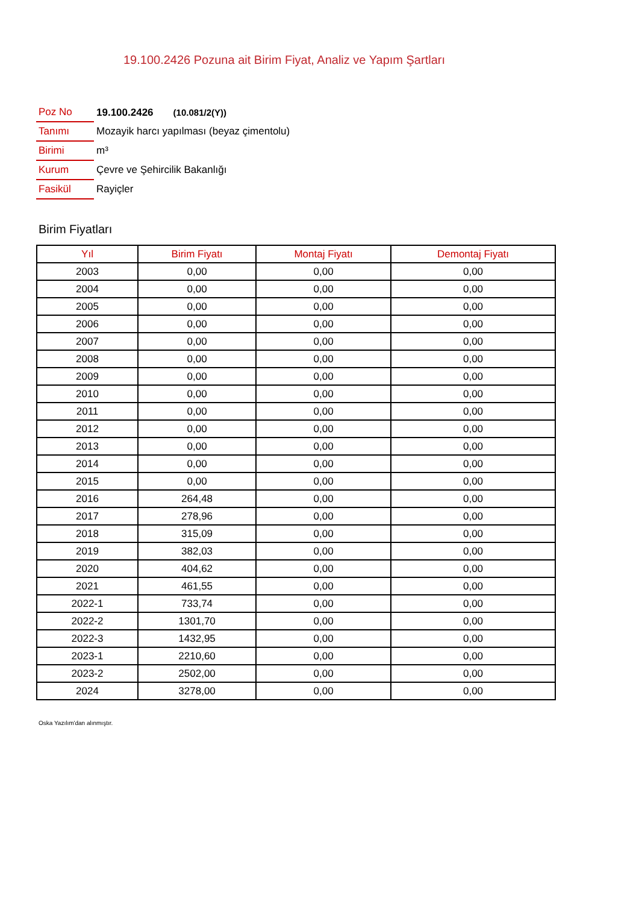19.100.2426 Pozuna ait Birim Fiyat, Analiz ve Yapım Şartları
| Poz No | 19.100.2426 (10.081/2(Y)) |
| Tanımı | Mozayik harcı yapılması (beyaz çimentolu) |
| Birimi | m³ |
| Kurum | Çevre ve Şehircilik Bakanlığı |
| Fasikül | Rayiçler |
Birim Fiyatları
| Yıl | Birim Fiyatı | Montaj Fiyatı | Demontaj Fiyatı |
| --- | --- | --- | --- |
| 2003 | 0,00 | 0,00 | 0,00 |
| 2004 | 0,00 | 0,00 | 0,00 |
| 2005 | 0,00 | 0,00 | 0,00 |
| 2006 | 0,00 | 0,00 | 0,00 |
| 2007 | 0,00 | 0,00 | 0,00 |
| 2008 | 0,00 | 0,00 | 0,00 |
| 2009 | 0,00 | 0,00 | 0,00 |
| 2010 | 0,00 | 0,00 | 0,00 |
| 2011 | 0,00 | 0,00 | 0,00 |
| 2012 | 0,00 | 0,00 | 0,00 |
| 2013 | 0,00 | 0,00 | 0,00 |
| 2014 | 0,00 | 0,00 | 0,00 |
| 2015 | 0,00 | 0,00 | 0,00 |
| 2016 | 264,48 | 0,00 | 0,00 |
| 2017 | 278,96 | 0,00 | 0,00 |
| 2018 | 315,09 | 0,00 | 0,00 |
| 2019 | 382,03 | 0,00 | 0,00 |
| 2020 | 404,62 | 0,00 | 0,00 |
| 2021 | 461,55 | 0,00 | 0,00 |
| 2022-1 | 733,74 | 0,00 | 0,00 |
| 2022-2 | 1301,70 | 0,00 | 0,00 |
| 2022-3 | 1432,95 | 0,00 | 0,00 |
| 2023-1 | 2210,60 | 0,00 | 0,00 |
| 2023-2 | 2502,00 | 0,00 | 0,00 |
| 2024 | 3278,00 | 0,00 | 0,00 |
Oska Yazılım'dan alınmıştır.